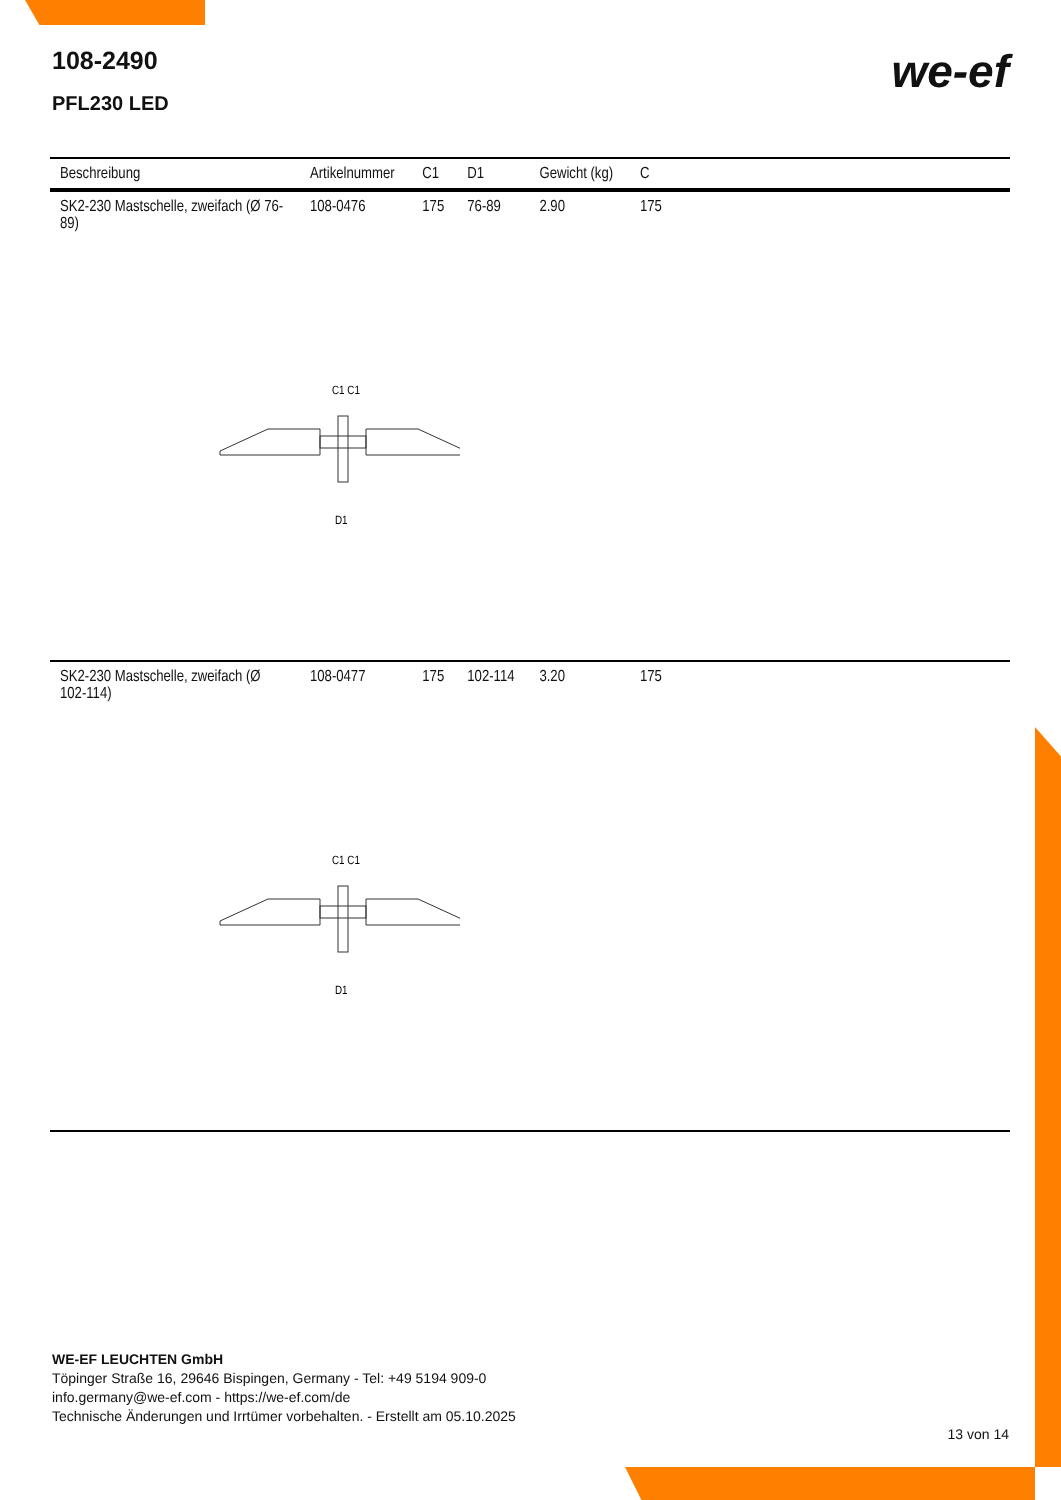108-2490
PFL230 LED
we-ef
| Beschreibung | Artikelnummer | C1 | D1 | Gewicht (kg) | C |
| --- | --- | --- | --- | --- | --- |
| SK2-230 Mastschelle, zweifach (Ø 76-89) | 108-0476 | 175 | 76-89 | 2.90 | 175 |
| C1 C1 D1 | | | | | |
| SK2-230 Mastschelle, zweifach (Ø 102-114) | 108-0477 | 175 | 102-114 | 3.20 | 175 |
| C1 C1 D1 | | | | | |
WE-EF LEUCHTEN GmbH
Töpinger Straße 16, 29646 Bispingen, Germany - Tel: +49 5194 909-0
info.germany@we-ef.com - https://we-ef.com/de
Technische Änderungen und Irrtümer vorbehalten. - Erstellt am 05.10.2025
13 von 14